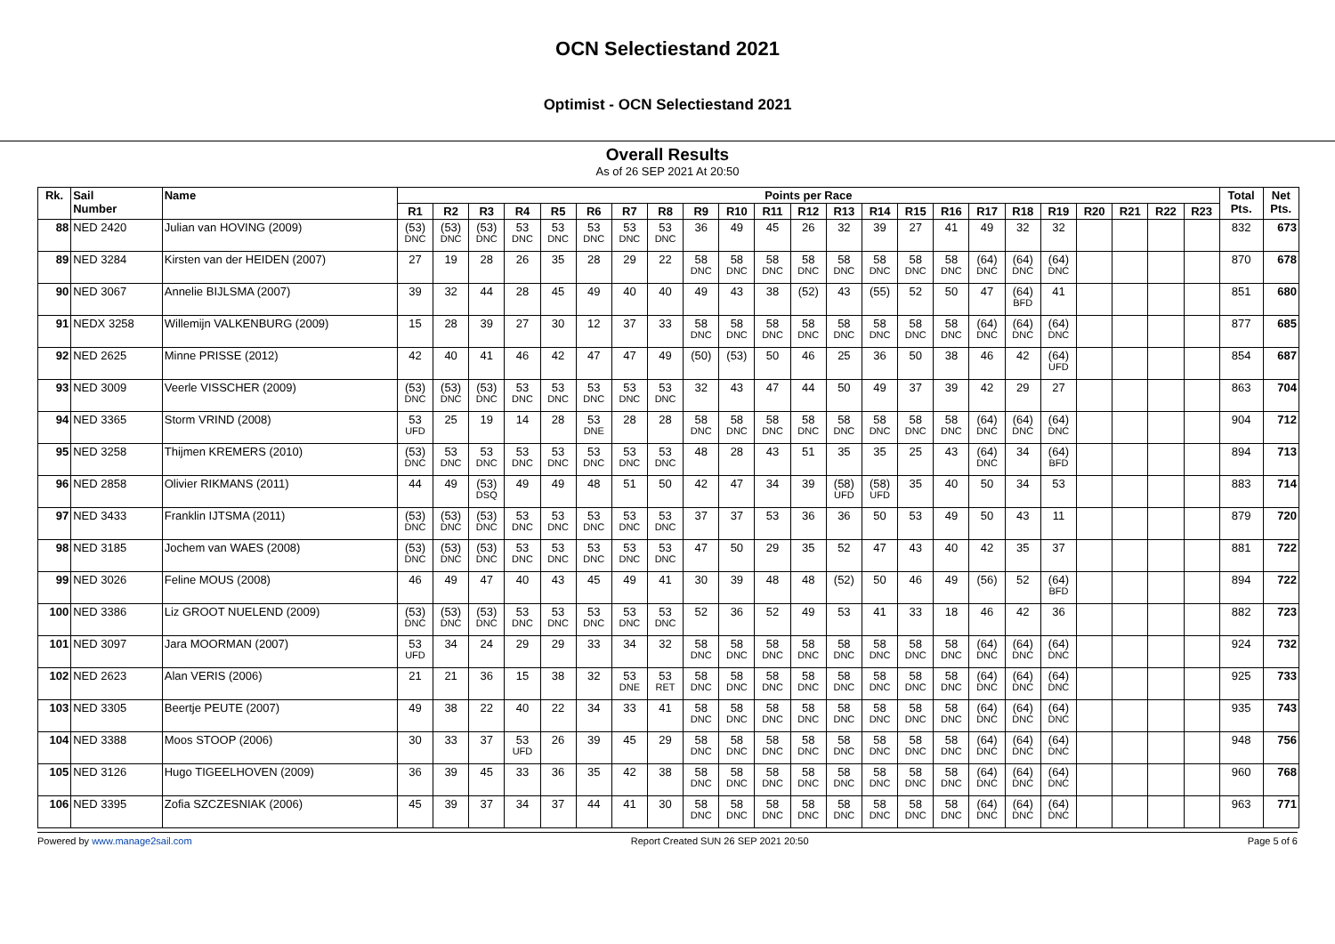OCN Selectiestand 2021
Optimist - OCN Selectiestand 2021
Overall Results
As of 26 SEP 2021 At 20:50
| Rk. | Sail Number | Name | Points per Race | | | | | | | | | | | | | | | | | | | | | | | Total Pts. | Net Pts. |
| --- | --- | --- | --- | --- | --- | --- | --- | --- | --- | --- | --- | --- | --- | --- | --- | --- | --- | --- | --- | --- | --- | --- | --- | --- | --- | --- | --- |
| | | | R1 | R2 | R3 | R4 | R5 | R6 | R7 | R8 | R9 | R10 | R11 | R12 | R13 | R14 | R15 | R16 | R17 | R18 | R19 | R20 | R21 | R22 | R23 | | |
| 88 | NED 2420 | Julian van HOVING (2009) | (53) DNC | (53) DNC | (53) DNC | 53 DNC | 53 DNC | 53 DNC | 53 DNC | 53 DNC | 36 | 49 | 45 | 26 | 32 | 39 | 27 | 41 | 49 | 32 | 32 | | | | | 832 | 673 |
| 89 | NED 3284 | Kirsten van der HEIDEN (2007) | 27 | 19 | 28 | 26 | 35 | 28 | 29 | 22 | 58 DNC | 58 DNC | 58 DNC | 58 DNC | 58 DNC | 58 DNC | 58 DNC | 58 DNC | (64) DNC | (64) DNC | (64) DNC | | | | | 870 | 678 |
| 90 | NED 3067 | Annelie BIJLSMA (2007) | 39 | 32 | 44 | 28 | 45 | 49 | 40 | 40 | 49 | 43 | 38 | (52) | 43 | (55) | 52 | 50 | 47 | (64) BFD | 41 | | | | | 851 | 680 |
| 91 | NEDX 3258 | Willemijn VALKENBURG (2009) | 15 | 28 | 39 | 27 | 30 | 12 | 37 | 33 | 58 DNC | 58 DNC | 58 DNC | 58 DNC | 58 DNC | 58 DNC | 58 DNC | 58 DNC | (64) DNC | (64) DNC | (64) DNC | | | | | 877 | 685 |
| 92 | NED 2625 | Minne PRISSE (2012) | 42 | 40 | 41 | 46 | 42 | 47 | 47 | 49 | (50) | (53) | 50 | 46 | 25 | 36 | 50 | 38 | 46 | 42 | (64) UFD | | | | | 854 | 687 |
| 93 | NED 3009 | Veerle VISSCHER (2009) | (53) DNC | (53) DNC | (53) DNC | 53 DNC | 53 DNC | 53 DNC | 53 DNC | 53 DNC | 32 | 43 | 47 | 44 | 50 | 49 | 37 | 39 | 42 | 29 | 27 | | | | | 863 | 704 |
| 94 | NED 3365 | Storm VRIND (2008) | 53 UFD | 25 | 19 | 14 | 28 | 53 DNE | 28 | 28 | 58 DNC | 58 DNC | 58 DNC | 58 DNC | 58 DNC | 58 DNC | 58 DNC | 58 DNC | (64) DNC | (64) DNC | (64) DNC | | | | | 904 | 712 |
| 95 | NED 3258 | Thijmen KREMERS (2010) | (53) DNC | 53 DNC | 53 DNC | 53 DNC | 53 DNC | 53 DNC | 53 DNC | 53 DNC | 48 | 28 | 43 | 51 | 35 | 35 | 25 | 43 | (64) DNC | 34 | (64) BFD | | | | | 894 | 713 |
| 96 | NED 2858 | Olivier RIKMANS (2011) | 44 | 49 | (53) DSQ | 49 | 49 | 48 | 51 | 50 | 42 | 47 | 34 | 39 | (58) UFD | (58) UFD | 35 | 40 | 50 | 34 | 53 | | | | | 883 | 714 |
| 97 | NED 3433 | Franklin IJTSMA (2011) | (53) DNC | (53) DNC | (53) DNC | 53 DNC | 53 DNC | 53 DNC | 53 DNC | 53 DNC | 37 | 37 | 53 | 36 | 36 | 50 | 53 | 49 | 50 | 43 | 11 | | | | | 879 | 720 |
| 98 | NED 3185 | Jochem van WAES (2008) | (53) DNC | (53) DNC | (53) DNC | 53 DNC | 53 DNC | 53 DNC | 53 DNC | 53 DNC | 47 | 50 | 29 | 35 | 52 | 47 | 43 | 40 | 42 | 35 | 37 | | | | | 881 | 722 |
| 99 | NED 3026 | Feline MOUS (2008) | 46 | 49 | 47 | 40 | 43 | 45 | 49 | 41 | 30 | 39 | 48 | 48 | (52) | 50 | 46 | 49 | (56) | 52 | (64) BFD | | | | | 894 | 722 |
| 100 | NED 3386 | Liz GROOT NUELEND (2009) | (53) DNC | (53) DNC | (53) DNC | 53 DNC | 53 DNC | 53 DNC | 53 DNC | 53 DNC | 52 | 36 | 52 | 49 | 53 | 41 | 33 | 18 | 46 | 42 | 36 | | | | | 882 | 723 |
| 101 | NED 3097 | Jara MOORMAN (2007) | 53 UFD | 34 | 24 | 29 | 29 | 33 | 34 | 32 | 58 DNC | 58 DNC | 58 DNC | 58 DNC | 58 DNC | 58 DNC | 58 DNC | 58 DNC | (64) DNC | (64) DNC | (64) DNC | | | | | 924 | 732 |
| 102 | NED 2623 | Alan VERIS (2006) | 21 | 21 | 36 | 15 | 38 | 32 | 53 DNE | 53 RET | 58 DNC | 58 DNC | 58 DNC | 58 DNC | 58 DNC | 58 DNC | 58 DNC | 58 DNC | (64) DNC | (64) DNC | (64) DNC | | | | | 925 | 733 |
| 103 | NED 3305 | Beertje PEUTE (2007) | 49 | 38 | 22 | 40 | 22 | 34 | 33 | 41 | 58 DNC | 58 DNC | 58 DNC | 58 DNC | 58 DNC | 58 DNC | 58 DNC | 58 DNC | (64) DNC | (64) DNC | (64) DNC | | | | | 935 | 743 |
| 104 | NED 3388 | Moos STOOP (2006) | 30 | 33 | 37 | 53 UFD | 26 | 39 | 45 | 29 | 58 DNC | 58 DNC | 58 DNC | 58 DNC | 58 DNC | 58 DNC | 58 DNC | 58 DNC | (64) DNC | (64) DNC | (64) DNC | | | | | 948 | 756 |
| 105 | NED 3126 | Hugo TIGEELHOVEN (2009) | 36 | 39 | 45 | 33 | 36 | 35 | 42 | 38 | 58 DNC | 58 DNC | 58 DNC | 58 DNC | 58 DNC | 58 DNC | 58 DNC | 58 DNC | (64) DNC | (64) DNC | (64) DNC | | | | | 960 | 768 |
| 106 | NED 3395 | Zofia SZCZESNIAK (2006) | 45 | 39 | 37 | 34 | 37 | 44 | 41 | 30 | 58 DNC | 58 DNC | 58 DNC | 58 DNC | 58 DNC | 58 DNC | 58 DNC | 58 DNC | (64) DNC | (64) DNC | (64) DNC | | | | | 963 | 771 |
Powered by www.manage2sail.com Report Created SUN 26 SEP 2021 20:50 Page 5 of 6